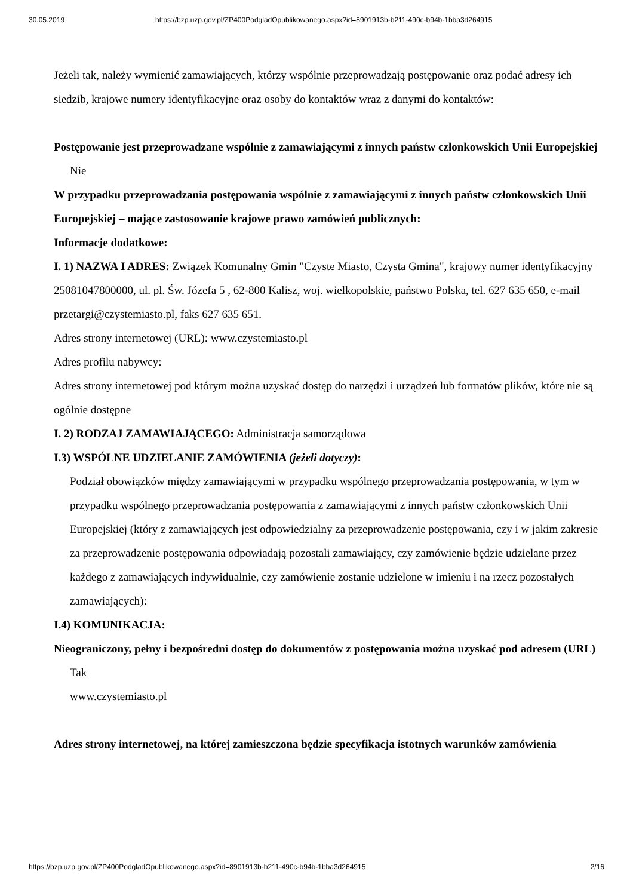30.05.2019 https://bzp.uzp.gov.pl/ZP400PodgladOpublikowanego.aspx?id=8901913b-b211-490c-b94b-1bba3d264915
Jeżeli tak, należy wymienić zamawiających, którzy wspólnie przeprowadzają postępowanie oraz podać adresy ich siedzib, krajowe numery identyfikacyjne oraz osoby do kontaktów wraz z danymi do kontaktów:
Postępowanie jest przeprowadzane wspólnie z zamawiającymi z innych państw członkowskich Unii Europejskiej
Nie
W przypadku przeprowadzania postępowania wspólnie z zamawiającymi z innych państw członkowskich Unii Europejskiej – mające zastosowanie krajowe prawo zamówień publicznych:
Informacje dodatkowe:
I. 1) NAZWA I ADRES: Związek Komunalny Gmin "Czyste Miasto, Czysta Gmina", krajowy numer identyfikacyjny 25081047800000, ul. pl. Św. Józefa 5 , 62-800 Kalisz, woj. wielkopolskie, państwo Polska, tel. 627 635 650, e-mail przetargi@czystemiasto.pl, faks 627 635 651.
Adres strony internetowej (URL): www.czystemiasto.pl
Adres profilu nabywcy:
Adres strony internetowej pod którym można uzyskać dostęp do narzędzi i urządzeń lub formatów plików, które nie są ogólnie dostępne
I. 2) RODZAJ ZAMAWIAJĄCEGO: Administracja samorządowa
I.3) WSPÓLNE UDZIELANIE ZAMÓWIENIA (jeżeli dotyczy):
Podział obowiązków między zamawiającymi w przypadku wspólnego przeprowadzania postępowania, w tym w przypadku wspólnego przeprowadzania postępowania z zamawiającymi z innych państw członkowskich Unii Europejskiej (który z zamawiających jest odpowiedzialny za przeprowadzenie postępowania, czy i w jakim zakresie za przeprowadzenie postępowania odpowiadają pozostali zamawiający, czy zamówienie będzie udzielane przez każdego z zamawiających indywidualnie, czy zamówienie zostanie udzielone w imieniu i na rzecz pozostałych zamawiających):
I.4) KOMUNIKACJA:
Nieograniczony, pełny i bezpośredni dostęp do dokumentów z postępowania można uzyskać pod adresem (URL)
Tak
www.czystemiasto.pl
Adres strony internetowej, na której zamieszczona będzie specyfikacja istotnych warunków zamówienia
https://bzp.uzp.gov.pl/ZP400PodgladOpublikowanego.aspx?id=8901913b-b211-490c-b94b-1bba3d264915 2/16